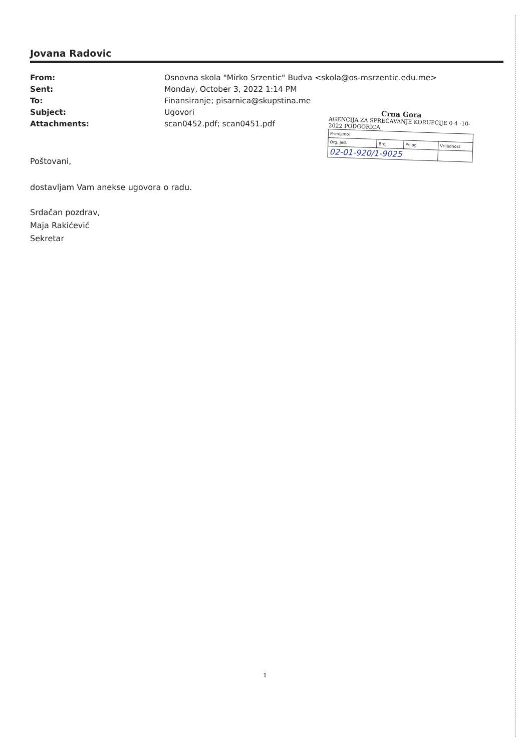Jovana Radovic
From: Osnovna skola "Mirko Srzentic" Budva <skola@os-msrzentic.edu.me> Sent: Monday, October 3, 2022 1:14 PM To: Finansiranje; pisarnica@skupstina.me Subject: Ugovori Attachments: scan0452.pdf; scan0451.pdf
Crna Gora
AGENCIJA ZA SPREČAVANJE KORUPCIJE 0 4 -10- 2022 PODGORICA
| Primljeno: | | | |
| Org. jed. | Broj | Prilog | Vrijednost |
| 02-01-920/1-9025 | | | |
Poštovani,
dostavljam Vam anekse ugovora o radu.
Srdačan pozdrav,
Maja Rakićević
Sekretar
1